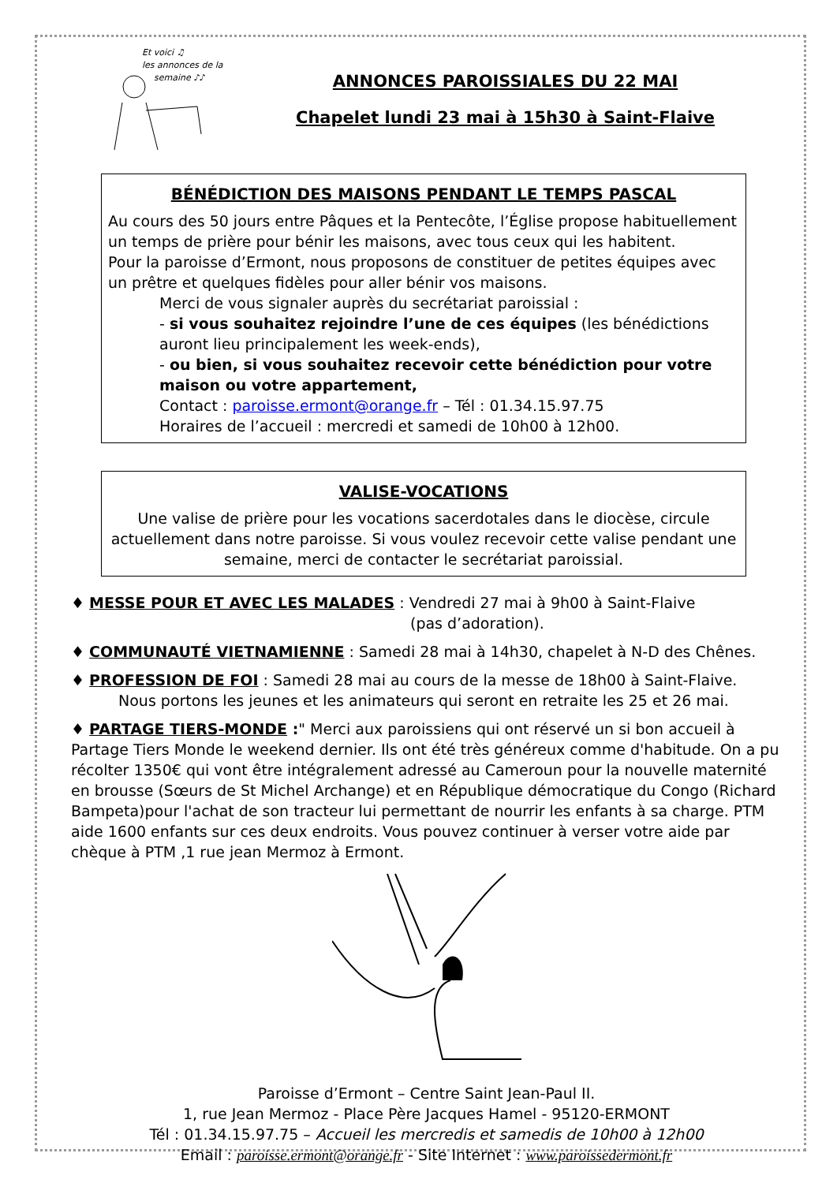Et voici ♫
les annonces de la
semaine ♪♪
ANNONCES PAROISSIALES DU 22 MAI
Chapelet lundi 23 mai à 15h30 à Saint-Flaive
BÉNÉDICTION DES MAISONS PENDANT LE TEMPS PASCAL
Au cours des 50 jours entre Pâques et la Pentecôte, l’Église propose habituellement un temps de prière pour bénir les maisons, avec tous ceux qui les habitent.
Pour la paroisse d’Ermont, nous proposons de constituer de petites équipes avec un prêtre et quelques fidèles pour aller bénir vos maisons.
Merci de vous signaler auprès du secrétariat paroissial :
- si vous souhaitez rejoindre l’une de ces équipes (les bénédictions auront lieu principalement les week-ends),
- ou bien, si vous souhaitez recevoir cette bénédiction pour votre maison ou votre appartement,
Contact : paroisse.ermont@orange.fr – Tél : 01.34.15.97.75
Horaires de l’accueil : mercredi et samedi de 10h00 à 12h00.
VALISE-VOCATIONS
Une valise de prière pour les vocations sacerdotales dans le diocèse, circule actuellement dans notre paroisse. Si vous voulez recevoir cette valise pendant une semaine, merci de contacter le secrétariat paroissial.
♦ MESSE POUR ET AVEC LES MALADES : Vendredi 27 mai à 9h00 à Saint-Flaive
(pas d’adoration).
♦ COMMUNAUTÉ VIETNAMIENNE : Samedi 28 mai à 14h30, chapelet à N-D des Chênes.
♦ PROFESSION DE FOI : Samedi 28 mai au cours de la messe de 18h00 à Saint-Flaive.
Nous portons les jeunes et les animateurs qui seront en retraite les 25 et 26 mai.
♦ PARTAGE TIERS-MONDE :" Merci aux paroissiens qui ont réservé un si bon accueil à Partage Tiers Monde le weekend dernier. Ils ont été très généreux comme d'habitude. On a pu récolter 1350€ qui vont être intégralement adressé au Cameroun pour la nouvelle maternité en brousse (Sœurs de St Michel Archange) et en République démocratique du Congo (Richard Bampeta)pour l'achat de son tracteur lui permettant de nourrir les enfants à sa charge. PTM aide 1600 enfants sur ces deux endroits. Vous pouvez continuer à verser votre aide par chèque à PTM ,1 rue jean Mermoz à Ermont.
Paroisse d’Ermont – Centre Saint Jean-Paul II.
1, rue Jean Mermoz - Place Père Jacques Hamel - 95120-ERMONT
Tél : 01.34.15.97.75 – Accueil les mercredis et samedis de 10h00 à 12h00
Email : paroisse.ermont@orange.fr - Site Internet : www.paroissedermont.fr